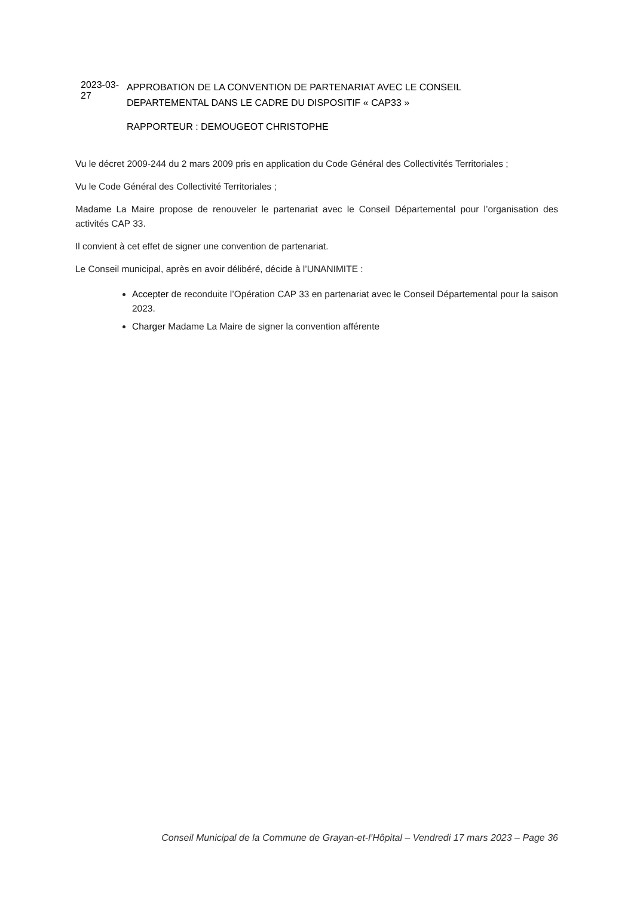2023-03-27
APPROBATION DE LA CONVENTION DE PARTENARIAT AVEC LE CONSEIL DEPARTEMENTAL DANS LE CADRE DU DISPOSITIF « CAP33 »
RAPPORTEUR : DEMOUGEOT CHRISTOPHE
Vu le décret 2009-244 du 2 mars 2009 pris en application du Code Général des Collectivités Territoriales ;
Vu le Code Général des Collectivité Territoriales ;
Madame La Maire propose de renouveler le partenariat avec le Conseil Départemental pour l’organisation des activités CAP 33.
Il convient à cet effet de signer une convention de partenariat.
Le Conseil municipal, après en avoir délibéré, décide à l’UNANIMITE :
Accepter de reconduite l’Opération CAP 33 en partenariat avec le Conseil Départemental pour la saison 2023.
Charger Madame La Maire de signer la convention afférente
Conseil Municipal de la Commune de Grayan-et-l’Hôpital – Vendredi 17 mars 2023 – Page 36